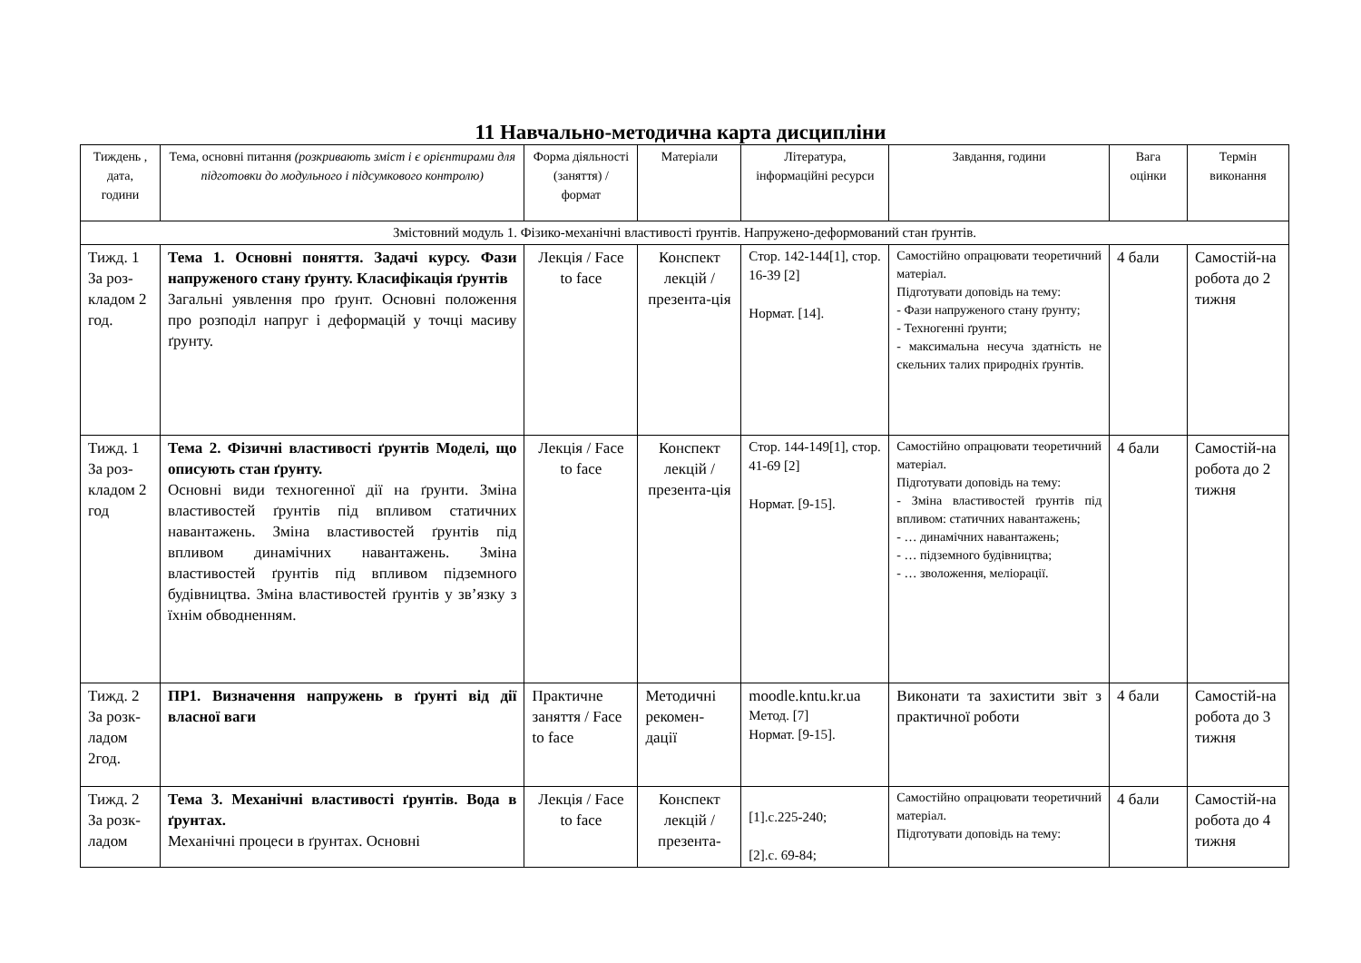11 Навчально-методична карта дисципліни
| Тиждень , дата, години | Тема, основні питання (розкривають зміст і є орієнтирами для підготовки до модульного і підсумкового контролю) | Форма діяльності (заняття) / формат | Матеріали | Література, інформаційні ресурси | Завдання, години | Вага оцінки | Термін виконання |
| Змістовний модуль 1. Фізико-механічні властивості ґрунтів. Напружено-деформований стан ґрунтів. | | | | | | | |
| Тижд. 1 За роз-кладом 2 год. | Тема 1. Основні поняття. Задачі курсу. Фази напруженого стану ґрунту. Класифікація ґрунтів Загальні уявлення про ґрунт. Основні положення про розподіл напруг і деформацій у точці масиву ґрунту. | Лекція / Face to face | Конспект лекцій / презента-ція | Стор. 142-144[1], стор. 16-39 [2] Нормат. [14]. | Самостійно опрацювати теоретичний матеріал. Підготувати доповідь на тему: - Фази напруженого стану ґрунту; - Техногенні ґрунти; - максимальна несуча здатність не скельних талих природніх ґрунтів. | 4 бали | Самостій-на робота до 2 тижня |
| Тижд. 1 За роз-кладом 2 год | Тема 2. Фізичні властивості ґрунтів Моделі, що описують стан ґрунту. Основні види техногенної дії на ґрунти. Зміна властивостей ґрунтів під впливом статичних навантажень. Зміна властивостей ґрунтів під впливом динамічних навантажень. Зміна властивостей ґрунтів під впливом підземного будівництва. Зміна властивостей ґрунтів у зв’язку з їхнім обводненням. | Лекція / Face to face | Конспект лекцій / презента-ція | Стор. 144-149[1], стор. 41-69 [2] Нормат. [9-15]. | Самостійно опрацювати теоретичний матеріал. Підготувати доповідь на тему: - Зміна властивостей ґрунтів під впливом: статичних навантажень; - … динамічних навантажень; - … підземного будівництва; - … зволоження, меліорації. | 4 бали | Самостій-на робота до 2 тижня |
| Тижд. 2 За розк-ладом 2год. | ПР1. Визначення напружень в ґрунті від дії власної ваги | Практичне заняття / Face to face | Методичні рекомен-дації | moodle.kntu.kr.ua Метод. [7] Нормат. [9-15]. | Виконати та захистити звіт з практичної роботи | 4 бали | Самостій-на робота до 3 тижня |
| Тижд. 2 За розк-ладом | Тема 3. Механічні властивості ґрунтів. Вода в ґрунтах. Механічні процеси в ґрунтах. Основні | Лекція / Face to face | Конспект лекцій / презента- | [1].c.225-240; [2].c. 69-84; | Самостійно опрацювати теоретичний матеріал. Підготувати доповідь на тему: | 4 бали | Самостій-на робота до 4 тижня |